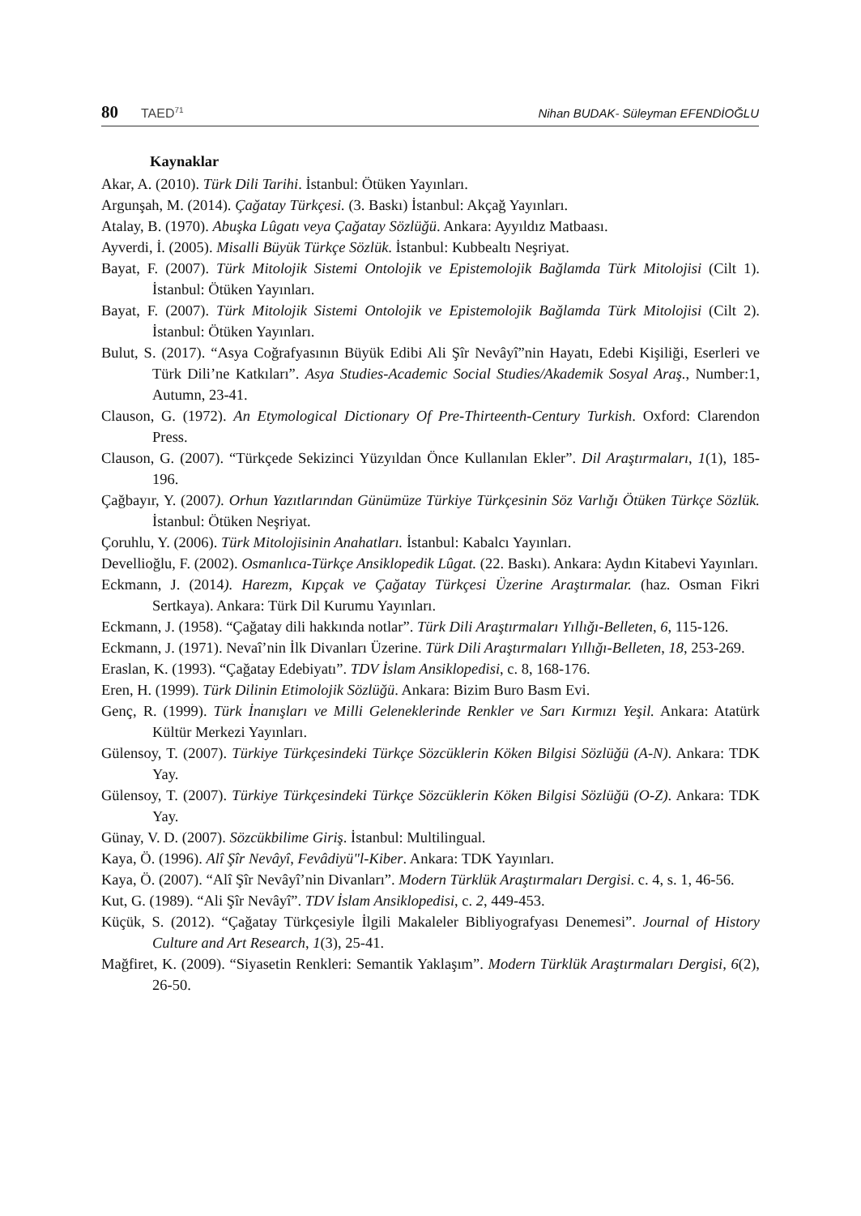80 TAED<sup>71</sup>
Nihan BUDAK- Süleyman EFENDİOĞLU
Kaynaklar
Akar, A. (2010). Türk Dili Tarihi. İstanbul: Ötüken Yayınları.
Argunşah, M. (2014). Çağatay Türkçesi. (3. Baskı) İstanbul: Akçağ Yayınları.
Atalay, B. (1970). Abuşka Lûgatı veya Çağatay Sözlüğü. Ankara: Ayyıldız Matbaası.
Ayverdi, İ. (2005). Misalli Büyük Türkçe Sözlük. İstanbul: Kubbealtı Neşriyat.
Bayat, F. (2007). Türk Mitolojik Sistemi Ontolojik ve Epistemolojik Bağlamda Türk Mitolojisi (Cilt 1). İstanbul: Ötüken Yayınları.
Bayat, F. (2007). Türk Mitolojik Sistemi Ontolojik ve Epistemolojik Bağlamda Türk Mitolojisi (Cilt 2). İstanbul: Ötüken Yayınları.
Bulut, S. (2017). “Asya Coğrafyasının Büyük Edibi Ali Şîr Nevâyî”nin Hayatı, Edebi Kişiliği, Eserleri ve Türk Dili’ne Katkıları”. Asya Studies-Academic Social Studies/Akademik Sosyal Araş., Number:1, Autumn, 23-41.
Clauson, G. (1972). An Etymological Dictionary Of Pre-Thirteenth-Century Turkish. Oxford: Clarendon Press.
Clauson, G. (2007). “Türkçede Sekizinci Yüzyıldan Önce Kullanılan Ekler”. Dil Araştırmaları, 1(1), 185-196.
Çağbayır, Y. (2007). Orhun Yazıtlarından Günümüze Türkiye Türkçesinin Söz Varlığı Ötüken Türkçe Sözlük. İstanbul: Ötüken Neşriyat.
Çoruhlu, Y. (2006). Türk Mitolojisinin Anahatları. İstanbul: Kabalcı Yayınları.
Devellioğlu, F. (2002). Osmanlıca-Türkçe Ansiklopedik Lûgat. (22. Baskı). Ankara: Aydın Kitabevi Yayınları.
Eckmann, J. (2014). Harezm, Kıpçak ve Çağatay Türkçesi Üzerine Araştırmalar. (haz. Osman Fikri Sertkaya). Ankara: Türk Dil Kurumu Yayınları.
Eckmann, J. (1958). “Çağatay dili hakkında notlar”. Türk Dili Araştırmaları Yıllığı-Belleten, 6, 115-126.
Eckmann, J. (1971). Nevaî’nin İlk Divanları Üzerine. Türk Dili Araştırmaları Yıllığı-Belleten, 18, 253-269.
Eraslan, K. (1993). “Çağatay Edebiyatı”. TDV İslam Ansiklopedisi, c. 8, 168-176.
Eren, H. (1999). Türk Dilinin Etimolojik Sözlüğü. Ankara: Bizim Buro Basm Evi.
Genç, R. (1999). Türk İnanışları ve Milli Geleneklerinde Renkler ve Sarı Kırmızı Yeşil. Ankara: Atatürk Kültür Merkezi Yayınları.
Gülensoy, T. (2007). Türkiye Türkçesindeki Türkçe Sözcüklerin Köken Bilgisi Sözlüğü (A-N). Ankara: TDK Yay.
Gülensoy, T. (2007). Türkiye Türkçesindeki Türkçe Sözcüklerin Köken Bilgisi Sözlüğü (O-Z). Ankara: TDK Yay.
Günay, V. D. (2007). Sözcükbilime Giriş. İstanbul: Multilingual.
Kaya, Ö. (1996). Alî Şîr Nevâyî, Fevâdiyü"l-Kiber. Ankara: TDK Yayınları.
Kaya, Ö. (2007). “Alî Şîr Nevâyî’nin Divanları”. Modern Türklük Araştırmaları Dergisi. c. 4, s. 1, 46-56.
Kut, G. (1989). “Ali Şîr Nevâyî”. TDV İslam Ansiklopedisi, c. 2, 449-453.
Küçük, S. (2012). “Çağatay Türkçesiyle İlgili Makaleler Bibliyografyası Denemesi”. Journal of History Culture and Art Research, 1(3), 25-41.
Mağfiret, K. (2009). “Siyasetin Renkleri: Semantik Yaklaşım”. Modern Türklük Araştırmaları Dergisi, 6(2), 26-50.